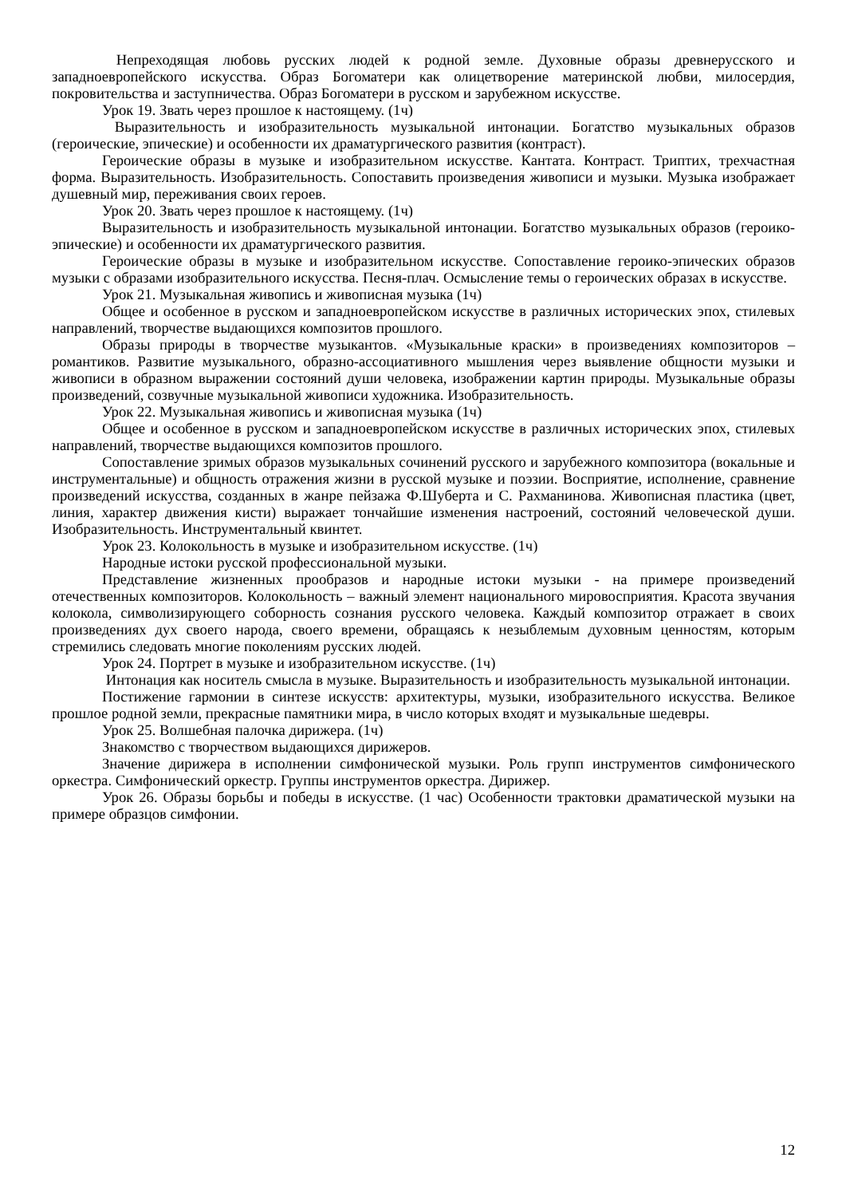Непреходящая любовь русских людей к родной земле. Духовные образы древнерусского и западноевропейского искусства. Образ Богоматери как олицетворение материнской любви, милосердия, покровительства и заступничества. Образ Богоматери в русском и зарубежном искусстве.
Урок 19. Звать через прошлое к настоящему. (1ч)
Выразительность и изобразительность музыкальной интонации. Богатство музыкальных образов (героические, эпические) и особенности их драматургического развития (контраст).
Героические образы в музыке и изобразительном искусстве. Кантата. Контраст. Триптих, трехчастная форма. Выразительность. Изобразительность. Сопоставить произведения живописи и музыки. Музыка изображает душевный мир, переживания своих героев.
Урок 20. Звать через прошлое к настоящему. (1ч)
Выразительность и изобразительность музыкальной интонации. Богатство музыкальных образов (героико-эпические) и особенности их драматургического развития.
Героические образы в музыке и изобразительном искусстве. Сопоставление героико-эпических образов музыки с образами изобразительного искусства. Песня-плач. Осмысление темы о героических образах в искусстве.
Урок 21. Музыкальная живопись и живописная музыка (1ч)
Общее и особенное в русском и западноевропейском искусстве в различных исторических эпох, стилевых направлений, творчестве выдающихся композитов прошлого.
Образы природы в творчестве музыкантов. «Музыкальные краски» в произведениях композиторов – романтиков. Развитие музыкального, образно-ассоциативного мышления через выявление общности музыки и живописи в образном выражении состояний души человека, изображении картин природы. Музыкальные образы произведений, созвучные музыкальной живописи художника. Изобразительность.
Урок 22. Музыкальная живопись и живописная музыка (1ч)
Общее и особенное в русском и западноевропейском искусстве в различных исторических эпох, стилевых направлений, творчестве выдающихся композитов прошлого.
Сопоставление зримых образов музыкальных сочинений русского и зарубежного композитора (вокальные и инструментальные) и общность отражения жизни в русской музыке и поэзии. Восприятие, исполнение, сравнение произведений искусства, созданных в жанре пейзажа Ф.Шуберта и С. Рахманинова. Живописная пластика (цвет, линия, характер движения кисти) выражает тончайшие изменения настроений, состояний человеческой души. Изобразительность. Инструментальный квинтет.
Урок 23. Колокольность в музыке и изобразительном искусстве. (1ч)
Народные истоки русской профессиональной музыки.
Представление жизненных прообразов и народные истоки музыки - на примере произведений отечественных композиторов. Колокольность – важный элемент национального мировосприятия. Красота звучания колокола, символизирующего соборность сознания русского человека. Каждый композитор отражает в своих произведениях дух своего народа, своего времени, обращаясь к незыблемым духовным ценностям, которым стремились следовать многие поколениям русских людей.
Урок 24. Портрет в музыке и изобразительном искусстве. (1ч)
Интонация как носитель смысла в музыке. Выразительность и изобразительность музыкальной интонации.
Постижение гармонии в синтезе искусств: архитектуры, музыки, изобразительного искусства. Великое прошлое родной земли, прекрасные памятники мира, в число которых входят и музыкальные шедевры.
Урок 25. Волшебная палочка дирижера. (1ч)
Знакомство с творчеством выдающихся дирижеров.
Значение дирижера в исполнении симфонической музыки. Роль групп инструментов симфонического оркестра. Симфонический оркестр. Группы инструментов оркестра. Дирижер.
Урок 26. Образы борьбы и победы в искусстве. (1 час) Особенности трактовки драматической музыки на примере образцов симфонии.
12